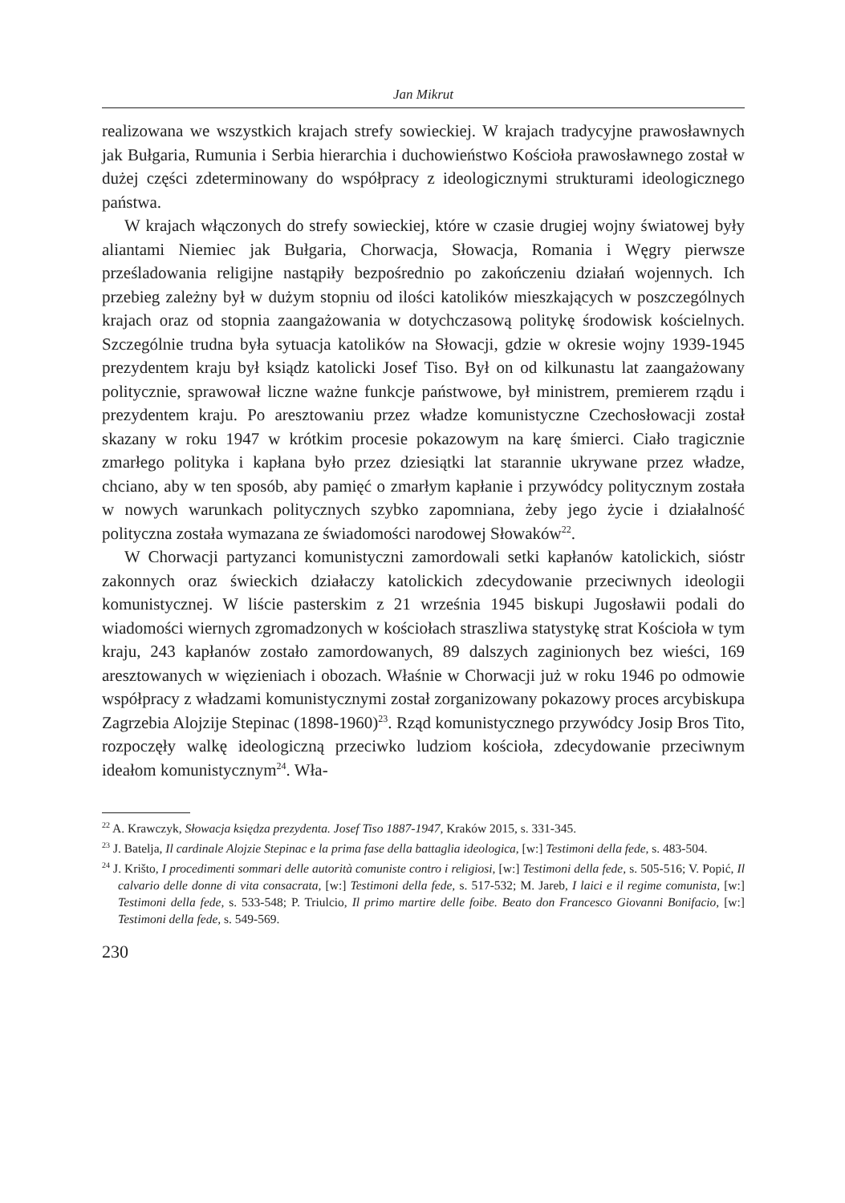Jan Mikrut
realizowana we wszystkich krajach strefy sowieckiej. W krajach tradycyjne prawosławnych jak Bułgaria, Rumunia i Serbia hierarchia i duchowieństwo Kościoła prawosławnego został w dużej części zdeterminowany do współpracy z ideologicznymi strukturami ideologicznego państwa.
W krajach włączonych do strefy sowieckiej, które w czasie drugiej wojny światowej były aliantami Niemiec jak Bułgaria, Chorwacja, Słowacja, Romania i Węgry pierwsze prześladowania religijne nastąpiły bezpośrednio po zakończeniu działań wojennych. Ich przebieg zależny był w dużym stopniu od ilości katolików mieszkających w poszczególnych krajach oraz od stopnia zaangażowania w dotychczasową politykę środowisk kościelnych. Szczególnie trudna była sytuacja katolików na Słowacji, gdzie w okresie wojny 1939-1945 prezydentem kraju był ksiądz katolicki Josef Tiso. Był on od kilkunastu lat zaangażowany politycznie, sprawował liczne ważne funkcje państwowe, był ministrem, premierem rządu i prezydentem kraju. Po aresztowaniu przez władze komunistyczne Czechosłowacji został skazany w roku 1947 w krótkim procesie pokazowym na karę śmierci. Ciało tragicznie zmarłego polityka i kapłana było przez dziesiątki lat starannie ukrywane przez władze, chciano, aby w ten sposób, aby pamięć o zmarłym kapłanie i przywódcy politycznym została w nowych warunkach politycznych szybko zapomniana, żeby jego życie i działalność polityczna została wymazana ze świadomości narodowej Słowaków<sup>22</sup>.
W Chorwacji partyzanci komunistyczni zamordowali setki kapłanów katolickich, sióstr zakonnych oraz świeckich działaczy katolickich zdecydowanie przeciwnych ideologii komunistycznej. W liście pasterskim z 21 września 1945 biskupi Jugosławii podali do wiadomości wiernych zgromadzonych w kościołach straszliwa statystykę strat Kościoła w tym kraju, 243 kapłanów zostało zamordowanych, 89 dalszych zaginionych bez wieści, 169 aresztowanych w więzieniach i obozach. Właśnie w Chorwacji już w roku 1946 po odmowie współpracy z władzami komunistycznymi został zorganizowany pokazowy proces arcybiskupa Zagrzebia Alojzije Stepinac (1898-1960)<sup>23</sup>. Rząd komunistycznego przywódcy Josip Bros Tito, rozpoczęły walkę ideologiczną przeciwko ludziom kościoła, zdecydowanie przeciwnym ideałom komunistycznym<sup>24</sup>. Wła-
<sup>22</sup> A. Krawczyk, Słowacja księdza prezydenta. Josef Tiso 1887-1947, Kraków 2015, s. 331-345.
<sup>23</sup> J. Batelja, Il cardinale Alojzie Stepinac e la prima fase della battaglia ideologica, [w:] Testimoni della fede, s. 483-504.
<sup>24</sup> J. Krišto, I procedimenti sommari delle autorità comuniste contro i religiosi, [w:] Testimoni della fede, s. 505-516; V. Popić, Il calvario delle donne di vita consacrata, [w:] Testimoni della fede, s. 517-532; M. Jareb, I laici e il regime comunista, [w:] Testimoni della fede, s. 533-548; P. Triulcio, Il primo martire delle foibe. Beato don Francesco Giovanni Bonifacio, [w:] Testimoni della fede, s. 549-569.
230